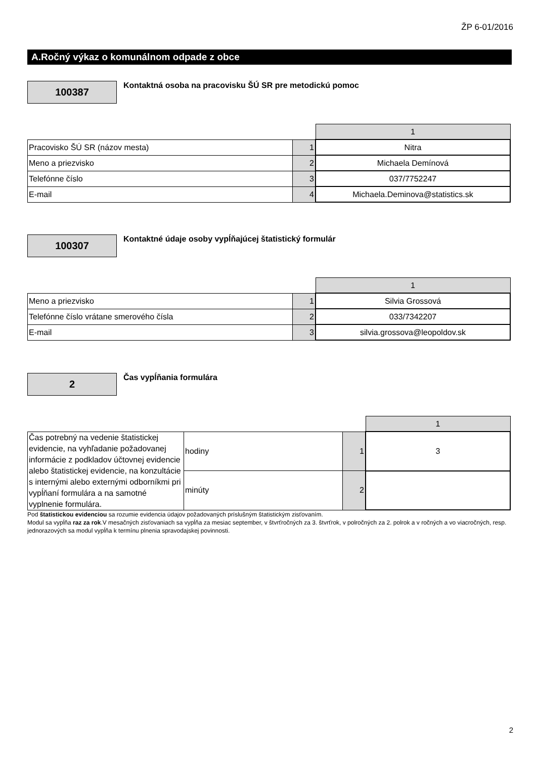ŽP 6-01/2016
A.Ročný výkaz o komunálnom odpade z obce
100387
Kontaktná osoba na pracovisku ŠÚ SR pre metodickú pomoc
| | | 1 |
| Pracovisko ŠÚ SR (názov mesta) | 1 | Nitra |
| Meno a priezvisko | 2 | Michaela Demínová |
| Telefónne číslo | 3 | 037/7752247 |
| E-mail | 4 | Michaela.Deminova@statistics.sk |
100307
Kontaktné údaje osoby vypĺňajúcej štatistický formulár
| | | 1 |
| Meno a priezvisko | 1 | Silvia Grossová |
| Telefónne číslo vrátane smerového čísla | 2 | 033/7342207 |
| E-mail | 3 | silvia.grossova@leopoldov.sk |
2 Čas vypĺňania formulára
| | | | 1 |
| Čas potrebný na vedenie štatistickej evidencie, na vyhľadanie požadovanej informácie z podkladov účtovnej evidencie alebo štatistickej evidencie, na konzultácie s internými alebo externými odborníkmi pri vypĺňaní formulára a na samotné vyplnenie formulára. | hodiny | 1 | 3 |
| | minúty | 2 | |
Pod štatistickou evidenciou sa rozumie evidencia údajov požadovaných príslušným štatistickým zisťovaním.
Modul sa vypĺňa raz za rok.V mesačných zisťovaniach sa vypĺňa za mesiac september, v štvrťročných za 3. štvrťrok, v polročných za 2. polrok a v ročných a vo viacročných, resp. jednorazových sa modul vypĺňa k termínu plnenia spravodajskej povinnosti.
2